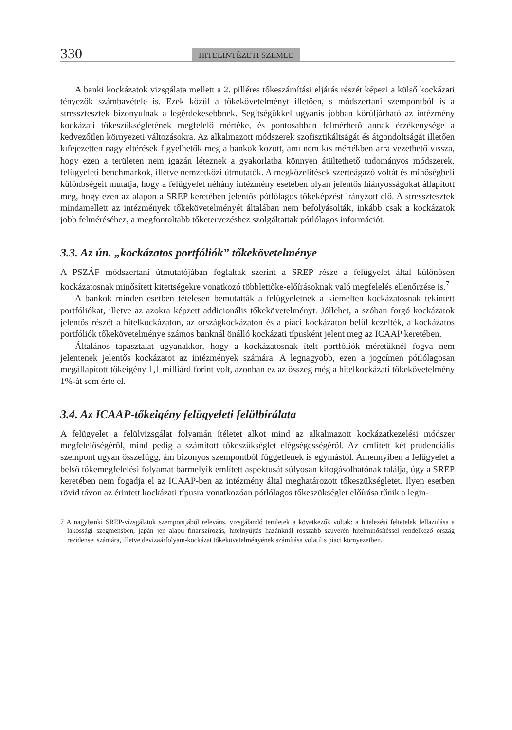330 HITELINTÉZETI SZEMLE
A banki kockázatok vizsgálata mellett a 2. pilléres tőkeszámítási eljárás részét képezi a külső kockázati tényezők számbavétele is. Ezek közül a tőkekövetelményt illetően, s módszertani szempontból is a stressztesztek bizonyulnak a legérdekesebbnek. Segítségükkel ugyanis jobban körüljárható az intézmény kockázati tőkeszükségletének megfelelő mértéke, és pontosabban felmérhető annak érzékenysége a kedvezőtlen környezeti változásokra. Az alkalmazott módszerek szofisztikáltságát és átgondoltságát illetően kifejezetten nagy eltérések figyelhetők meg a bankok között, ami nem kis mértékben arra vezethető vissza, hogy ezen a területen nem igazán léteznek a gyakorlatba könnyen átültethető tudományos módszerek, felügyeleti benchmarkok, illetve nemzetközi útmutatók. A megközelítések szerteágazó voltát és minőségbeli különbségeit mutatja, hogy a felügyelet néhány intézmény esetében olyan jelentős hiányosságokat állapított meg, hogy ezen az alapon a SREP keretében jelentős pótlólagos tőkeképzést irányzott elő. A stressztesztek mindamellett az intézmények tőkekövetelményét általában nem befolyásolták, inkább csak a kockázatok jobb felméréséhez, a megfontoltabb tőketervezéshez szolgáltattak pótlólagos információt.
3.3. Az ún. „kockázatos portfóliók” tőkekövetelménye
A PSZÁF módszertani útmutatójában foglaltak szerint a SREP része a felügyelet által különösen kockázatosnak minősített kitettségekre vonatkozó többlettőke-előírásoknak való megfelelés ellenőrzése is.<sup>7</sup>
A bankok minden esetben tételesen bemutatták a felügyeletnek a kiemelten kockázatosnak tekintett portfóliókat, illetve az azokra képzett addicionális tőkekövetelményt. Jóllehet, a szóban forgó kockázatok jelentős részét a hitelkockázaton, az országkockázaton és a piaci kockázaton belül kezelték, a kockázatos portfóliók tőkekövetelménye számos banknál önálló kockázati típusként jelent meg az ICAAP keretében.
Általános tapasztalat ugyanakkor, hogy a kockázatosnak ítélt portfóliók méretüknél fogva nem jelentenek jelentős kockázatot az intézmények számára. A legnagyobb, ezen a jogcímen pótlólagosan megállapított tőkeigény 1,1 milliárd forint volt, azonban ez az összeg még a hitelkockázati tőkekövetelmény 1%-át sem érte el.
3.4. Az ICAAP-tőkeigény felügyeleti felülbírálata
A felügyelet a felülvizsgálat folyamán ítéletet alkot mind az alkalmazott kockázatkezelési módszer megfelelőségéről, mind pedig a számított tőkeszükséglet elégségességéről. Az említett két prudenciális szempont ugyan összefügg, ám bizonyos szempontból függetlenek is egymástól. Amennyiben a felügyelet a belső tőkemegfelelési folyamat bármelyik említett aspektusát súlyosan kifogásolhatónak találja, úgy a SREP keretében nem fogadja el az ICAAP-ben az intézmény által meghatározott tőkeszükségletet. Ilyen esetben rövid távon az érintett kockázati típusra vonatkozóan pótlólagos tőkeszükséglet előírása tűnik a legin-
7 A nagybanki SREP-vizsgálatok szempontjából releváns, vizsgálandó területek a következők voltak: a hitelezési feltételek fellazulása a lakossági szegmensben, japán jen alapú finanszírozás, hitelnyújtás hazánknál rosszabb szuverén hitelminősítéssel rendelkező ország rezidensei számára, illetve devizaárfolyam-kockázat tőkekövetelményének számítása volatilis piaci környezetben.